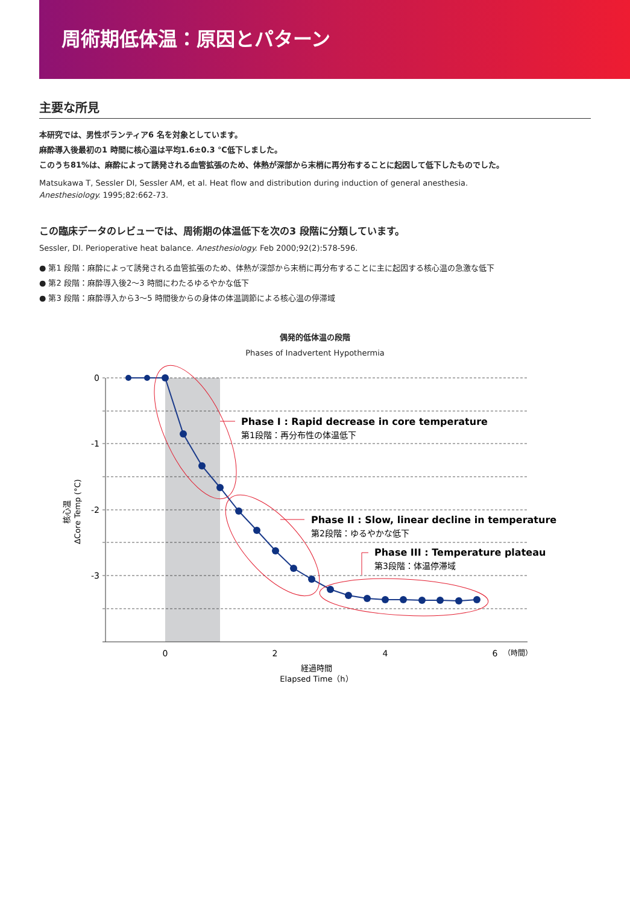周術期低体温：原因とパターン
主要な所見
本研究では、男性ボランティア6 名を対象としています。
麻酔導入後最初の1 時間に核心温は平均1.6±0.3 ℃低下しました。
このうち81%は、麻酔によって誘発される血管拡張のため、体熱が深部から末梢に再分布することに起因して低下したものでした。
Matsukawa T, Sessler DI, Sessler AM, et al. Heat flow and distribution during induction of general anesthesia.
Anesthesiology. 1995;82:662-73.
この臨床データのレビューでは、周術期の体温低下を次の3 段階に分類しています。
Sessler, DI. Perioperative heat balance. Anesthesiology. Feb 2000;92(2):578-596.
● 第1 段階：麻酔によって誘発される血管拡張のため、体熱が深部から末梢に再分布することに主に起因する核心温の急激な低下
● 第2 段階：麻酔導入後2〜3 時間にわたるゆるやかな低下
● 第3 段階：麻酔導入から3〜5 時間後からの身体の体温調節による核心温の停滞域
偶発的低体温の段階
Phases of Inadvertent Hypothermia
0
-1
-2
-3
0
2
4
6
（時間）
経過時間
Elapsed Time（h）
核心温
ΔCore Temp (°C)
Phase I : Rapid decrease in core temperature
第1段階：再分布性の体温低下
Phase II : Slow, linear decline in temperature
第2段階：ゆるやかな低下
Phase III : Temperature plateau
第3段階：体温停滞域